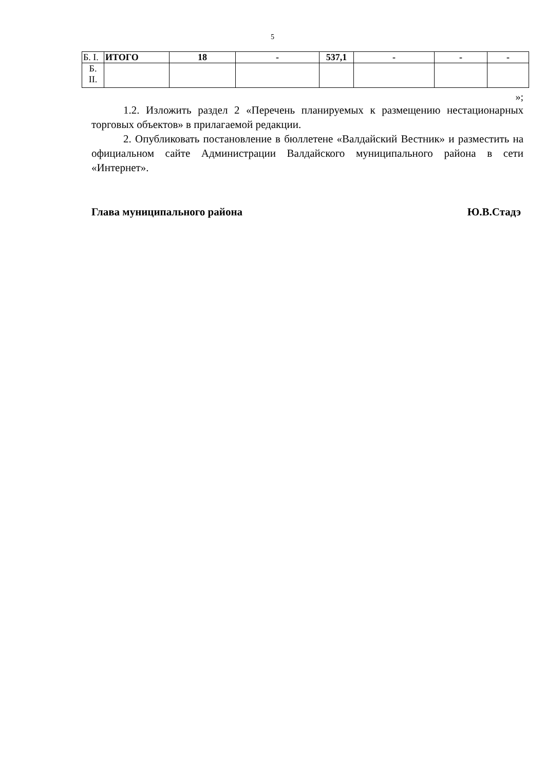5
| Б. I. | ИТОГО | 18 | - | 537,1 | - | - | - |
| Б. II. | | | | | | | |
»;
1.2. Изложить раздел 2 «Перечень планируемых к размещению нестационарных торговых объектов» в прилагаемой редакции.
2. Опубликовать постановление в бюллетене «Валдайский Вестник» и разместить на официальном сайте Администрации Валдайского муниципального района в сети «Интернет».
Глава муниципального района Ю.В.Стадэ